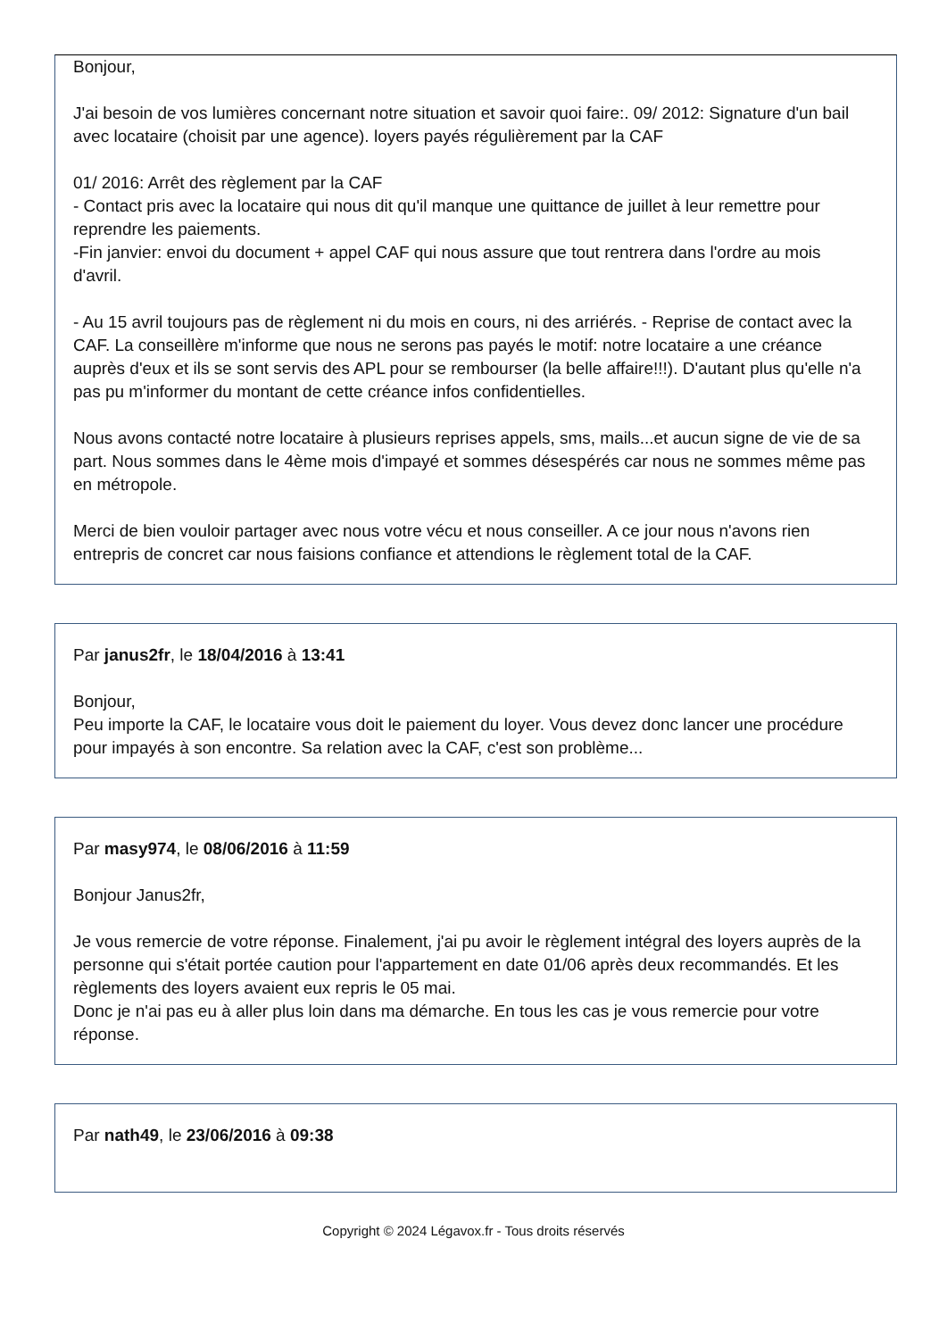Bonjour,
J'ai besoin de vos lumières concernant notre situation et savoir quoi faire:. 09/ 2012: Signature d'un bail avec locataire (choisit par une agence). loyers payés régulièrement par la CAF
01/ 2016: Arrêt des règlement par la CAF
- Contact pris avec la locataire qui nous dit qu'il manque une quittance de juillet à leur remettre pour reprendre les paiements.
-Fin janvier: envoi du document + appel CAF qui nous assure que tout rentrera dans l'ordre au mois d'avril.
- Au 15 avril toujours pas de règlement ni du mois en cours, ni des arriérés. - Reprise de contact avec la CAF. La conseillère m'informe que nous ne serons pas payés le motif: notre locataire a une créance auprès d'eux et ils se sont servis des APL pour se rembourser (la belle affaire!!!). D'autant plus qu'elle n'a pas pu m'informer du montant de cette créance infos confidentielles.
Nous avons contacté notre locataire à plusieurs reprises appels, sms, mails...et aucun signe de vie de sa part. Nous sommes dans le 4ème mois d'impayé et sommes désespérés car nous ne sommes même pas en métropole.
Merci de bien vouloir partager avec nous votre vécu et nous conseiller. A ce jour nous n'avons rien entrepris de concret car nous faisions confiance et attendions le règlement total de la CAF.
Par janus2fr, le 18/04/2016 à 13:41
Bonjour,
Peu importe la CAF, le locataire vous doit le paiement du loyer. Vous devez donc lancer une procédure pour impayés à son encontre. Sa relation avec la CAF, c'est son problème...
Par masy974, le 08/06/2016 à 11:59
Bonjour Janus2fr,
Je vous remercie de votre réponse. Finalement, j'ai pu avoir le règlement intégral des loyers auprès de la personne qui s'était portée caution pour l'appartement en date 01/06 après deux recommandés. Et les règlements des loyers avaient eux repris le 05 mai.
Donc je n'ai pas eu à aller plus loin dans ma démarche. En tous les cas je vous remercie pour votre réponse.
Par nath49, le 23/06/2016 à 09:38
Copyright © 2024 Légavox.fr - Tous droits réservés